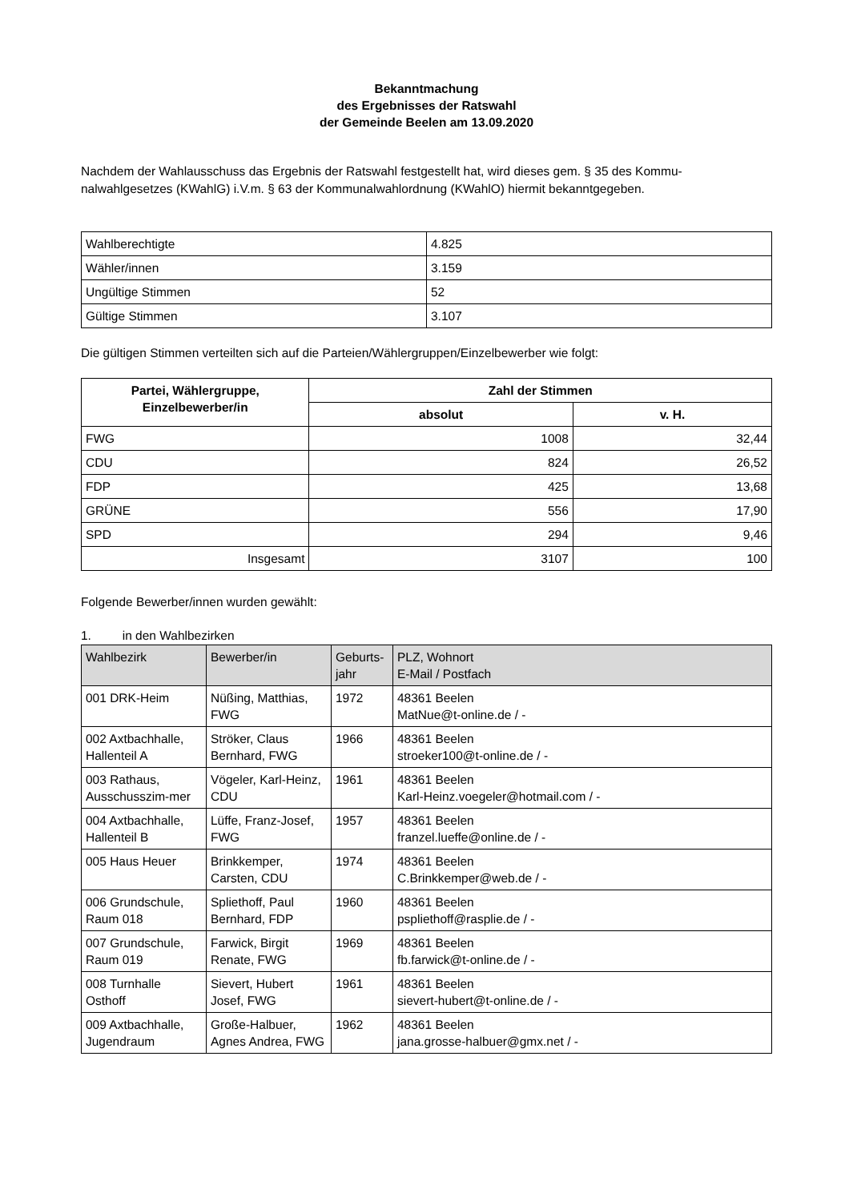Bekanntmachung
des Ergebnisses der Ratswahl
der Gemeinde Beelen am 13.09.2020
Nachdem der Wahlausschuss das Ergebnis der Ratswahl festgestellt hat, wird dieses gem. § 35 des Kommu-nalwahlgesetzes (KWahlG) i.V.m. § 63 der Kommunalwahlordnung (KWahlO) hiermit bekanntgegeben.
| Wahlberechtigte | 4.825 |
| Wähler/innen | 3.159 |
| Ungültige Stimmen | 52 |
| Gültige Stimmen | 3.107 |
Die gültigen Stimmen verteilten sich auf die Parteien/Wählergruppen/Einzelbewerber wie folgt:
| Partei, Wählergruppe, Einzelbewerber/in | Zahl der Stimmen | |
| --- | --- | --- |
| | absolut | v. H. |
| FWG | 1008 | 32,44 |
| CDU | 824 | 26,52 |
| FDP | 425 | 13,68 |
| GRÜNE | 556 | 17,90 |
| SPD | 294 | 9,46 |
| Insgesamt | 3107 | 100 |
Folgende Bewerber/innen wurden gewählt:
1. in den Wahlbezirken
| Wahlbezirk | Bewerber/in | Geburts- jahr | PLZ, Wohnort E-Mail / Postfach |
| 001 DRK-Heim | Nüßing, Matthias, FWG | 1972 | 48361 Beelen MatNue@t-online.de / - |
| 002 Axtbachhalle, Hallenteil A | Ströker, Claus Bernhard, FWG | 1966 | 48361 Beelen stroeker100@t-online.de / - |
| 003 Rathaus, Ausschusszim-mer | Vögeler, Karl-Heinz, CDU | 1961 | 48361 Beelen Karl-Heinz.voegeler@hotmail.com / - |
| 004 Axtbachhalle, Hallenteil B | Lüffe, Franz-Josef, FWG | 1957 | 48361 Beelen franzel.lueffe@online.de / - |
| 005 Haus Heuer | Brinkkemper, Carsten, CDU | 1974 | 48361 Beelen C.Brinkkemper@web.de / - |
| 006 Grundschule, Raum 018 | Spliethoff, Paul Bernhard, FDP | 1960 | 48361 Beelen pspliethoff@rasplie.de / - |
| 007 Grundschule, Raum 019 | Farwick, Birgit Renate, FWG | 1969 | 48361 Beelen fb.farwick@t-online.de / - |
| 008 Turnhalle Osthoff | Sievert, Hubert Josef, FWG | 1961 | 48361 Beelen sievert-hubert@t-online.de / - |
| 009 Axtbachhalle, Jugendraum | Große-Halbuer, Agnes Andrea, FWG | 1962 | 48361 Beelen jana.grosse-halbuer@gmx.net / - |